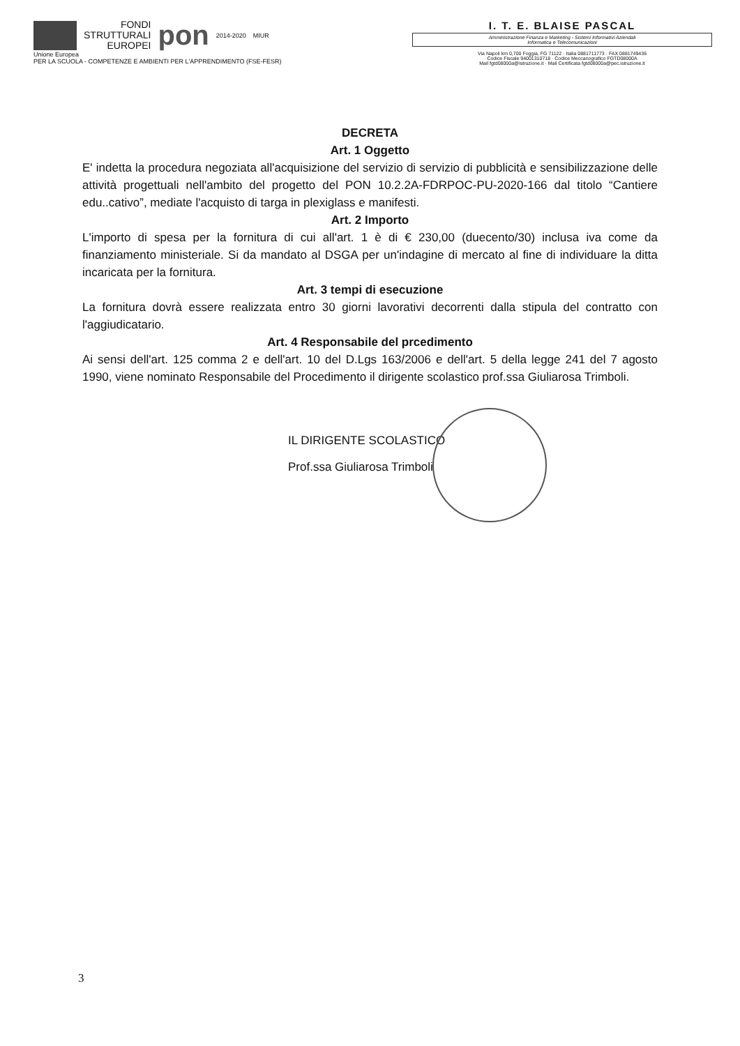FONDI
STRUTTURALI
EUROPEI
pon
2014-2020 MIUR
Unione Europea
PER LA SCUOLA - COMPETENZE E AMBIENTI PER L'APPRENDIMENTO (FSE-FESR)
I. T. E. BLAISE PASCAL
Amministrazione Finanza e Marketing - Sistemi Informativi Aziendali
Informatica e Telecomunicazioni
Via Napoli km 0,700 Foggia, FG 71122 · Italia 0881711773 · FAX 0881749436
Codice Fiscale 94001310718 · Codice Meccanografico FGTD08000A
Mail fgtd08000a@istruzione.it · Mail Certificata fgtd08000a@pec.istruzione.it
DECRETA
Art. 1 Oggetto
E' indetta la procedura negoziata all'acquisizione del servizio di servizio di pubblicità e sensibilizzazione delle attività progettuali nell'ambito del progetto del PON 10.2.2A-FDRPOC-PU-2020-166 dal titolo “Cantiere edu..cativo”, mediate l'acquisto di targa in plexiglass e manifesti.
Art. 2 Importo
L'importo di spesa per la fornitura di cui all'art. 1 è di € 230,00 (duecento/30) inclusa iva come da finanziamento ministeriale. Si da mandato al DSGA per un'indagine di mercato al fine di individuare la ditta incaricata per la fornitura.
Art. 3 tempi di esecuzione
La fornitura dovrà essere realizzata entro 30 giorni lavorativi decorrenti dalla stipula del contratto con l'aggiudicatario.
Art. 4 Responsabile del prcedimento
Ai sensi dell'art. 125 comma 2 e dell'art. 10 del D.Lgs 163/2006 e dell'art. 5 della legge 241 del 7 agosto 1990, viene nominato Responsabile del Procedimento il dirigente scolastico prof.ssa Giuliarosa Trimboli.
IL DIRIGENTE SCOLASTICO
Prof.ssa Giuliarosa Trimboli
3